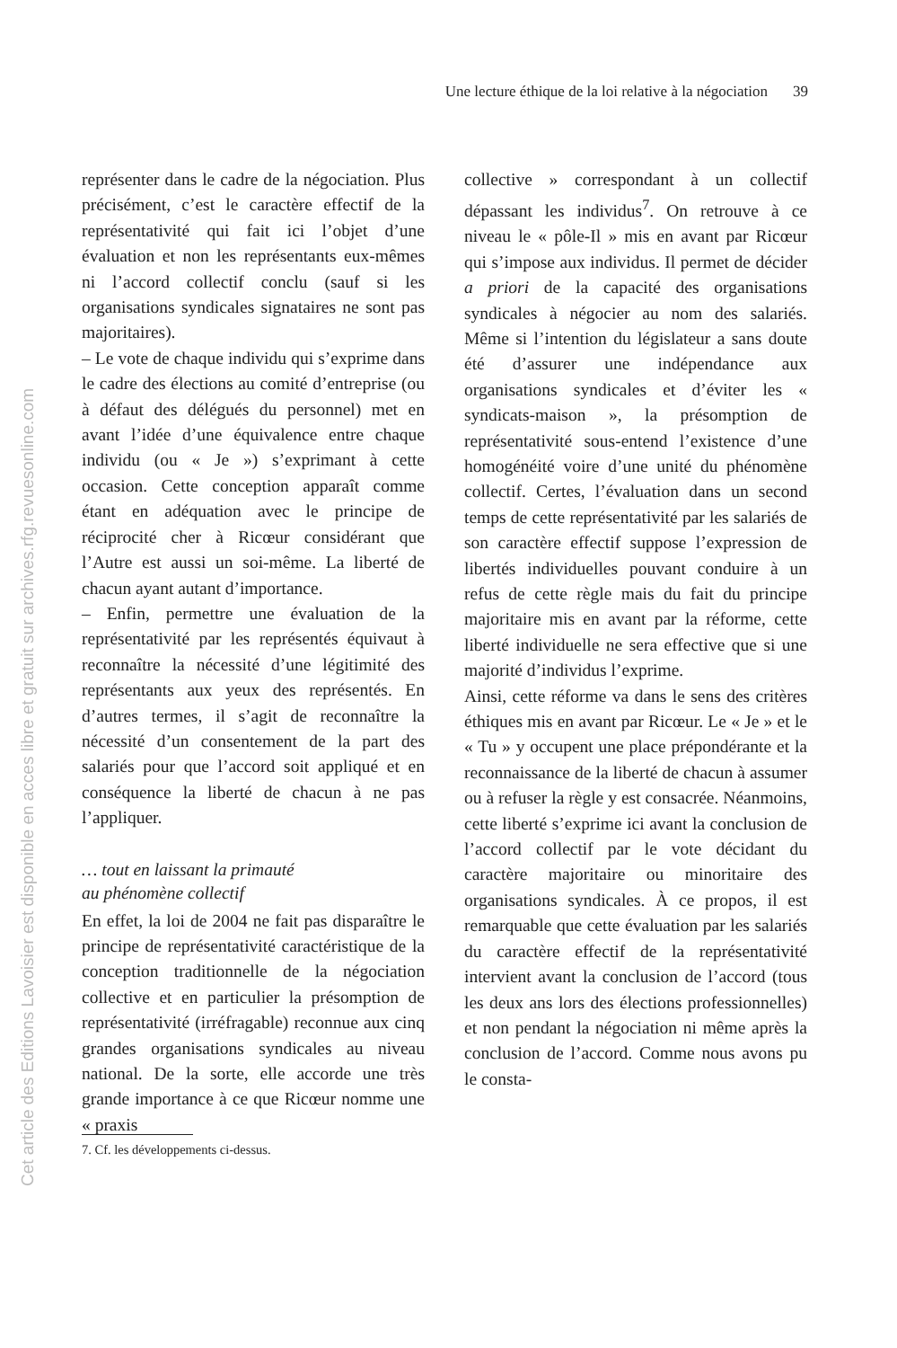Une lecture éthique de la loi relative à la négociation 39
représenter dans le cadre de la négociation. Plus précisément, c’est le caractère effectif de la représentativité qui fait ici l’objet d’une évaluation et non les représentants eux-mêmes ni l’accord collectif conclu (sauf si les organisations syndicales signataires ne sont pas majoritaires).
– Le vote de chaque individu qui s’exprime dans le cadre des élections au comité d’entreprise (ou à défaut des délégués du personnel) met en avant l’idée d’une équivalence entre chaque individu (ou « Je ») s’exprimant à cette occasion. Cette conception apparaît comme étant en adéquation avec le principe de réciprocité cher à Ricœur considérant que l’Autre est aussi un soi-même. La liberté de chacun ayant autant d’importance.
– Enfin, permettre une évaluation de la représentativité par les représentés équivaut à reconnaître la nécessité d’une légitimité des représentants aux yeux des représentés. En d’autres termes, il s’agit de reconnaître la nécessité d’un consentement de la part des salariés pour que l’accord soit appliqué et en conséquence la liberté de chacun à ne pas l’appliquer.
… tout en laissant la primauté
au phénomène collectif
En effet, la loi de 2004 ne fait pas disparaître le principe de représentativité caractéristique de la conception traditionnelle de la négociation collective et en particulier la présomption de représentativité (irréfragable) reconnue aux cinq grandes organisations syndicales au niveau national. De la sorte, elle accorde une très grande importance à ce que Ricœur nomme une « praxis
collective » correspondant à un collectif dépassant les individus<sup>7</sup>. On retrouve à ce niveau le « pôle-Il » mis en avant par Ricœur qui s’impose aux individus. Il permet de décider a priori de la capacité des organisations syndicales à négocier au nom des salariés. Même si l’intention du législateur a sans doute été d’assurer une indépendance aux organisations syndicales et d’éviter les « syndicats-maison », la présomption de représentativité sous-entend l’existence d’une homogénéité voire d’une unité du phénomène collectif. Certes, l’évaluation dans un second temps de cette représentativité par les salariés de son caractère effectif suppose l’expression de libertés individuelles pouvant conduire à un refus de cette règle mais du fait du principe majoritaire mis en avant par la réforme, cette liberté individuelle ne sera effective que si une majorité d’individus l’exprime.
Ainsi, cette réforme va dans le sens des critères éthiques mis en avant par Ricœur. Le « Je » et le « Tu » y occupent une place prépondérante et la reconnaissance de la liberté de chacun à assumer ou à refuser la règle y est consacrée. Néanmoins, cette liberté s’exprime ici avant la conclusion de l’accord collectif par le vote décidant du caractère majoritaire ou minoritaire des organisations syndicales. À ce propos, il est remarquable que cette évaluation par les salariés du caractère effectif de la représentativité intervient avant la conclusion de l’accord (tous les deux ans lors des élections professionnelles) et non pendant la négociation ni même après la conclusion de l’accord. Comme nous avons pu le consta-
7. Cf. les développements ci-dessus.
Cet article des Editions Lavoisier est disponible en acces libre et gratuit sur archives.rfg.revuesonline.com